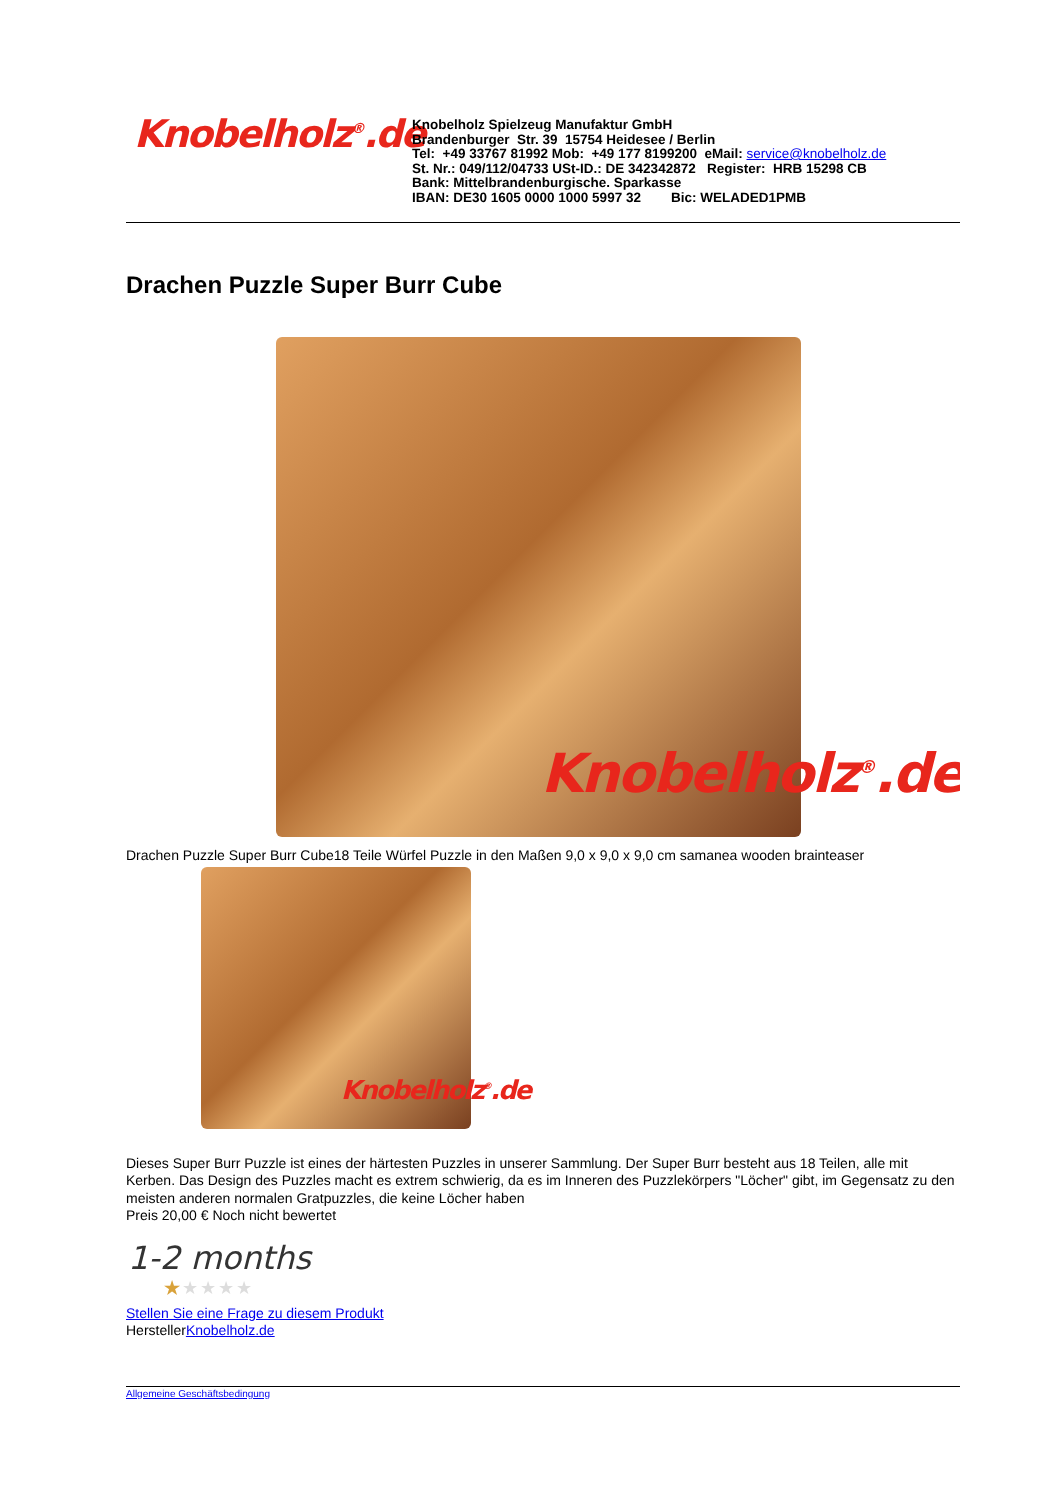Knobelholz<sup>®</sup>.de
Knobelholz Spielzeug Manufaktur GmbH
Brandenburger Str. 39 15754 Heidesee / Berlin
Tel: +49 33767 81992 Mob: +49 177 8199200 eMail: service@knobelholz.de
St. Nr.: 049/112/04733 USt-ID.: DE 342342872 Register: HRB 15298 CB
Bank: Mittelbrandenburgische. Sparkasse
IBAN: DE30 1605 0000 1000 5997 32 Bic: WELADED1PMB
Drachen Puzzle Super Burr Cube
Knobelholz<sup>®</sup>.de
Drachen Puzzle Super Burr Cube18 Teile Würfel Puzzle in den Maßen 9,0 x 9,0 x 9,0 cm samanea wooden brainteaser
Knobelholz<sup>®</sup>.de
Dieses Super Burr Puzzle ist eines der härtesten Puzzles in unserer Sammlung. Der Super Burr besteht aus 18 Teilen, alle mit Kerben. Das Design des Puzzles macht es extrem schwierig, da es im Inneren des Puzzlekörpers "Löcher" gibt, im Gegensatz zu den meisten anderen normalen Gratpuzzles, die keine Löcher haben
Preis 20,00 € Noch nicht bewertet
1-2 months
★★★★★
Stellen Sie eine Frage zu diesem Produkt
HerstellerKnobelholz.de
Allgemeine Geschäftsbedingung